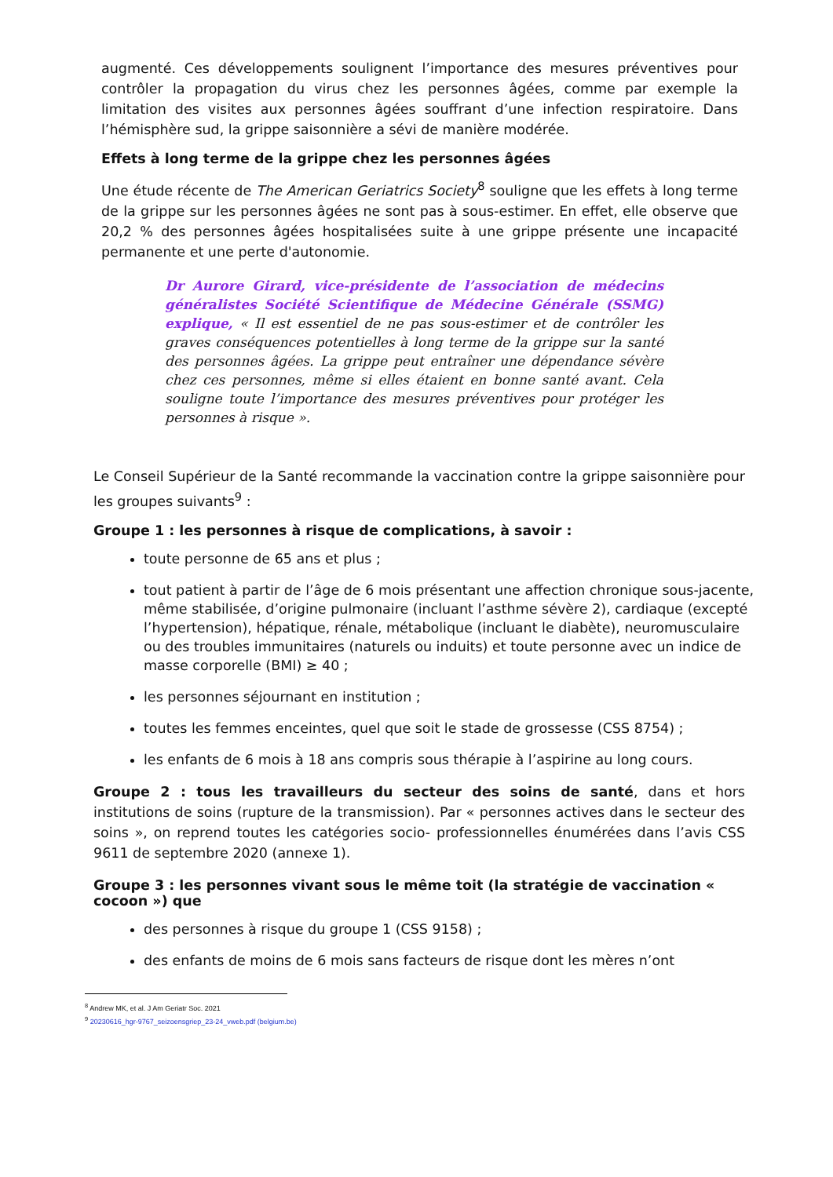augmenté. Ces développements soulignent l’importance des mesures préventives pour contrôler la propagation du virus chez les personnes âgées, comme par exemple la limitation des visites aux personnes âgées souffrant d’une infection respiratoire. Dans l’hémisphère sud, la grippe saisonnière a sévi de manière modérée.
Effets à long terme de la grippe chez les personnes âgées
Une étude récente de The American Geriatrics Society<sup>8</sup> souligne que les effets à long terme de la grippe sur les personnes âgées ne sont pas à sous-estimer. En effet, elle observe que 20,2 % des personnes âgées hospitalisées suite à une grippe présente une incapacité permanente et une perte d'autonomie.
Dr Aurore Girard, vice-présidente de l’association de médecins généralistes Société Scientifique de Médecine Générale (SSMG) explique, « Il est essentiel de ne pas sous-estimer et de contrôler les graves conséquences potentielles à long terme de la grippe sur la santé des personnes âgées. La grippe peut entraîner une dépendance sévère chez ces personnes, même si elles étaient en bonne santé avant. Cela souligne toute l’importance des mesures préventives pour protéger les personnes à risque ».
Le Conseil Supérieur de la Santé recommande la vaccination contre la grippe saisonnière pour les groupes suivants<sup>9</sup> :
Groupe 1 : les personnes à risque de complications, à savoir :
toute personne de 65 ans et plus ;
tout patient à partir de l’âge de 6 mois présentant une affection chronique sous-jacente, même stabilisée, d’origine pulmonaire (incluant l’asthme sévère 2), cardiaque (excepté l’hypertension), hépatique, rénale, métabolique (incluant le diabète), neuromusculaire ou des troubles immunitaires (naturels ou induits) et toute personne avec un indice de masse corporelle (BMI) ≥ 40 ;
les personnes séjournant en institution ;
toutes les femmes enceintes, quel que soit le stade de grossesse (CSS 8754) ;
les enfants de 6 mois à 18 ans compris sous thérapie à l’aspirine au long cours.
Groupe 2 : tous les travailleurs du secteur des soins de santé, dans et hors institutions de soins (rupture de la transmission). Par « personnes actives dans le secteur des soins », on reprend toutes les catégories socio- professionnelles énumérées dans l’avis CSS 9611 de septembre 2020 (annexe 1).
Groupe 3 : les personnes vivant sous le même toit (la stratégie de vaccination « cocoon ») que
des personnes à risque du groupe 1 (CSS 9158) ;
des enfants de moins de 6 mois sans facteurs de risque dont les mères n’ont
<sup>8</sup> Andrew MK, et al. J Am Geriatr Soc. 2021
<sup>9</sup> 20230616_hgr-9767_seizoensgriep_23-24_vweb.pdf (belgium.be)